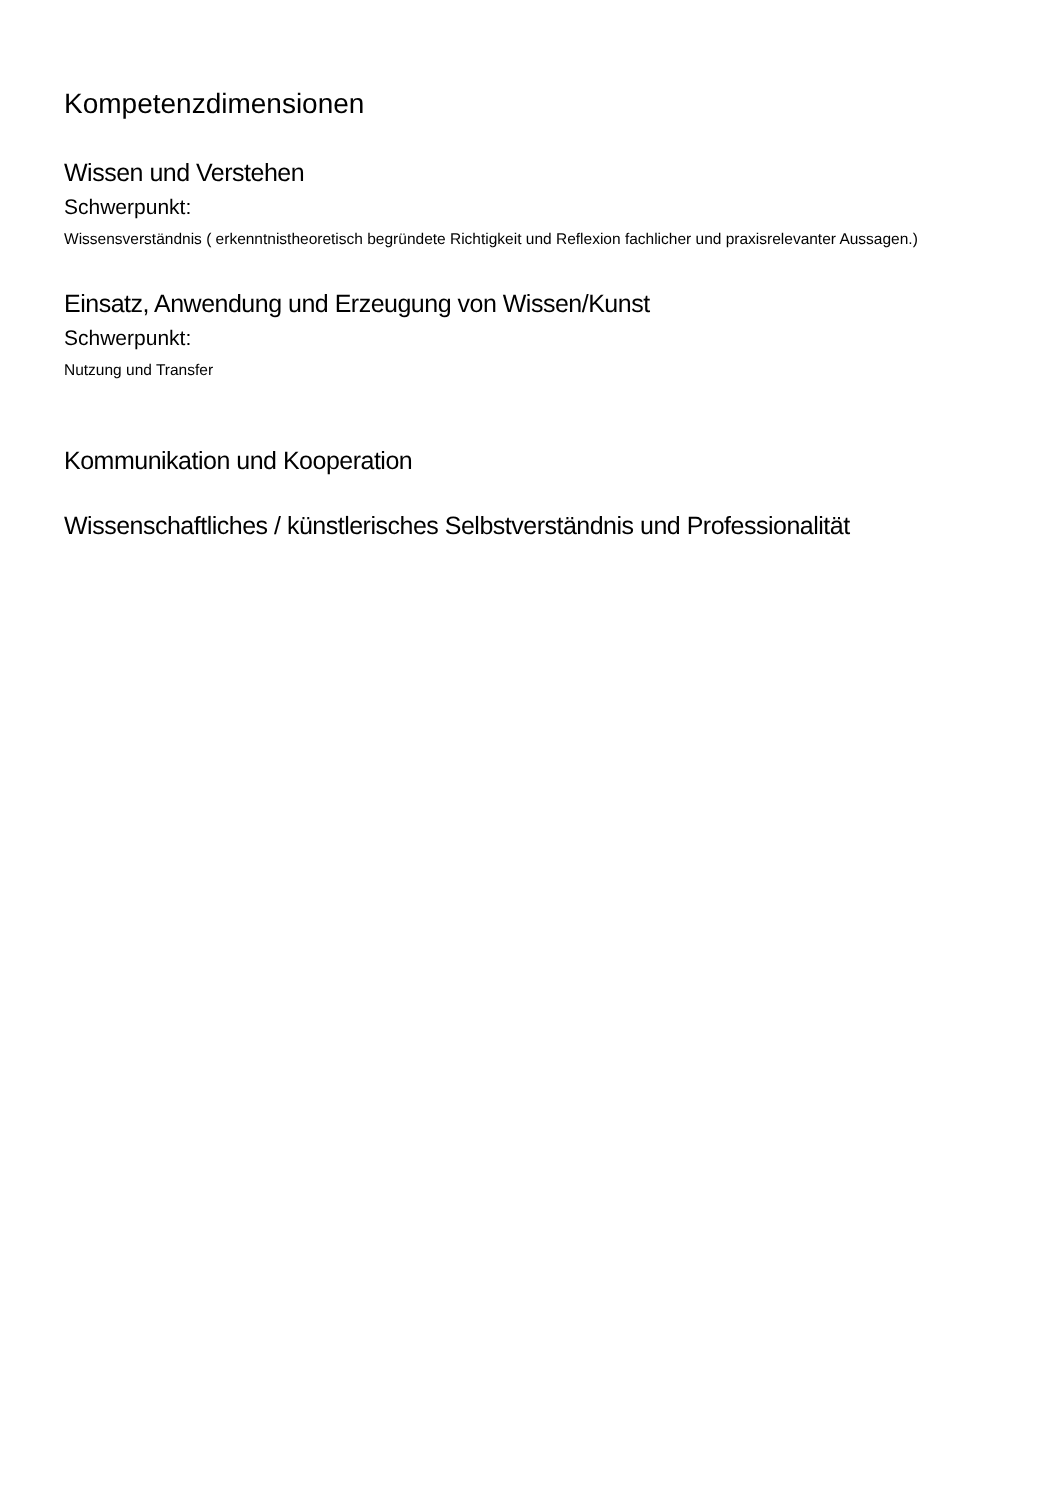Kompetenzdimensionen
Wissen und Verstehen
Schwerpunkt:
Wissensverständnis ( erkenntnistheoretisch begründete Richtigkeit und Reflexion fachlicher und praxisrelevanter Aussagen.)
Einsatz, Anwendung und Erzeugung von Wissen/Kunst
Schwerpunkt:
Nutzung und Transfer
Kommunikation und Kooperation
Wissenschaftliches / künstlerisches Selbstverständnis und Professionalität